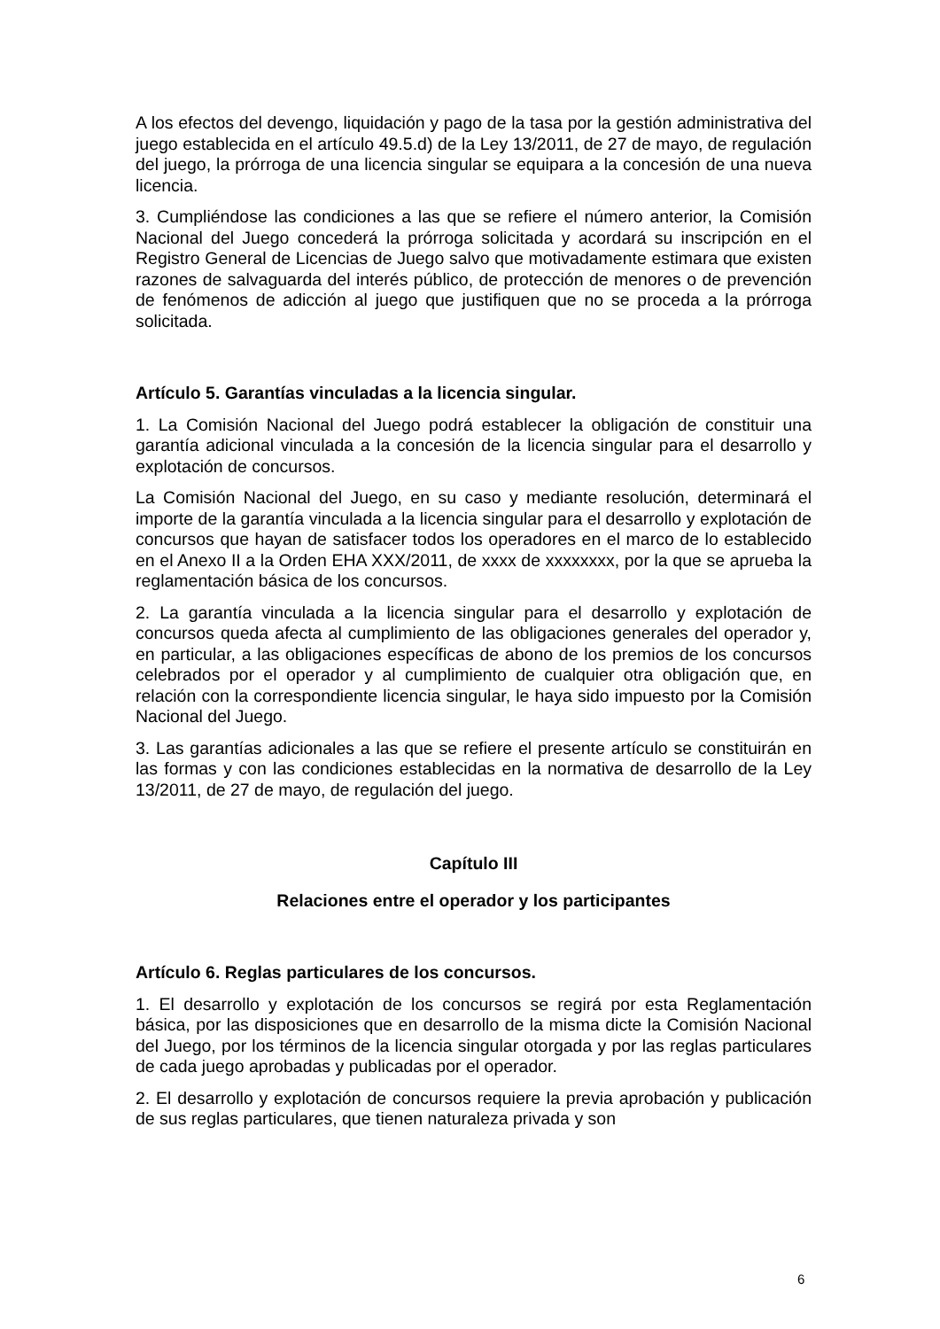A los efectos del devengo, liquidación y pago de la tasa por la gestión administrativa del juego establecida en el artículo 49.5.d) de la Ley 13/2011, de 27 de mayo, de regulación del juego, la prórroga de una licencia singular se equipara a la concesión de una nueva licencia.
3. Cumpliéndose las condiciones a las que se refiere el número anterior, la Comisión Nacional del Juego concederá la prórroga solicitada y acordará su inscripción en el Registro General de Licencias de Juego salvo que motivadamente estimara que existen razones de salvaguarda del interés público, de protección de menores o de prevención de fenómenos de adicción al juego que justifiquen que no se proceda a la prórroga solicitada.
Artículo 5. Garantías vinculadas a la licencia singular.
1. La Comisión Nacional del Juego podrá establecer la obligación de constituir una garantía adicional vinculada a la concesión de la licencia singular para el desarrollo y explotación de concursos.
La Comisión Nacional del Juego, en su caso y mediante resolución, determinará el importe de la garantía vinculada a la licencia singular para el desarrollo y explotación de concursos que hayan de satisfacer todos los operadores en el marco de lo establecido en el Anexo II a la Orden EHA XXX/2011, de xxxx de xxxxxxxx, por la que se aprueba la reglamentación básica de los concursos.
2. La garantía vinculada a la licencia singular para el desarrollo y explotación de concursos queda afecta al cumplimiento de las obligaciones generales del operador y, en particular, a las obligaciones específicas de abono de los premios de los concursos celebrados por el operador y al cumplimiento de cualquier otra obligación que, en relación con la correspondiente licencia singular, le haya sido impuesto por la Comisión Nacional del Juego.
3. Las garantías adicionales a las que se refiere el presente artículo se constituirán en las formas y con las condiciones establecidas en la normativa de desarrollo de la Ley 13/2011, de 27 de mayo, de regulación del juego.
Capítulo III
Relaciones entre el operador y los participantes
Artículo 6. Reglas particulares de los concursos.
1. El desarrollo y explotación de los concursos se regirá por esta Reglamentación básica, por las disposiciones que en desarrollo de la misma dicte la Comisión Nacional del Juego, por los términos de la licencia singular otorgada y por las reglas particulares de cada juego aprobadas y publicadas por el operador.
2. El desarrollo y explotación de concursos requiere la previa aprobación y publicación de sus reglas particulares, que tienen naturaleza privada y son
6